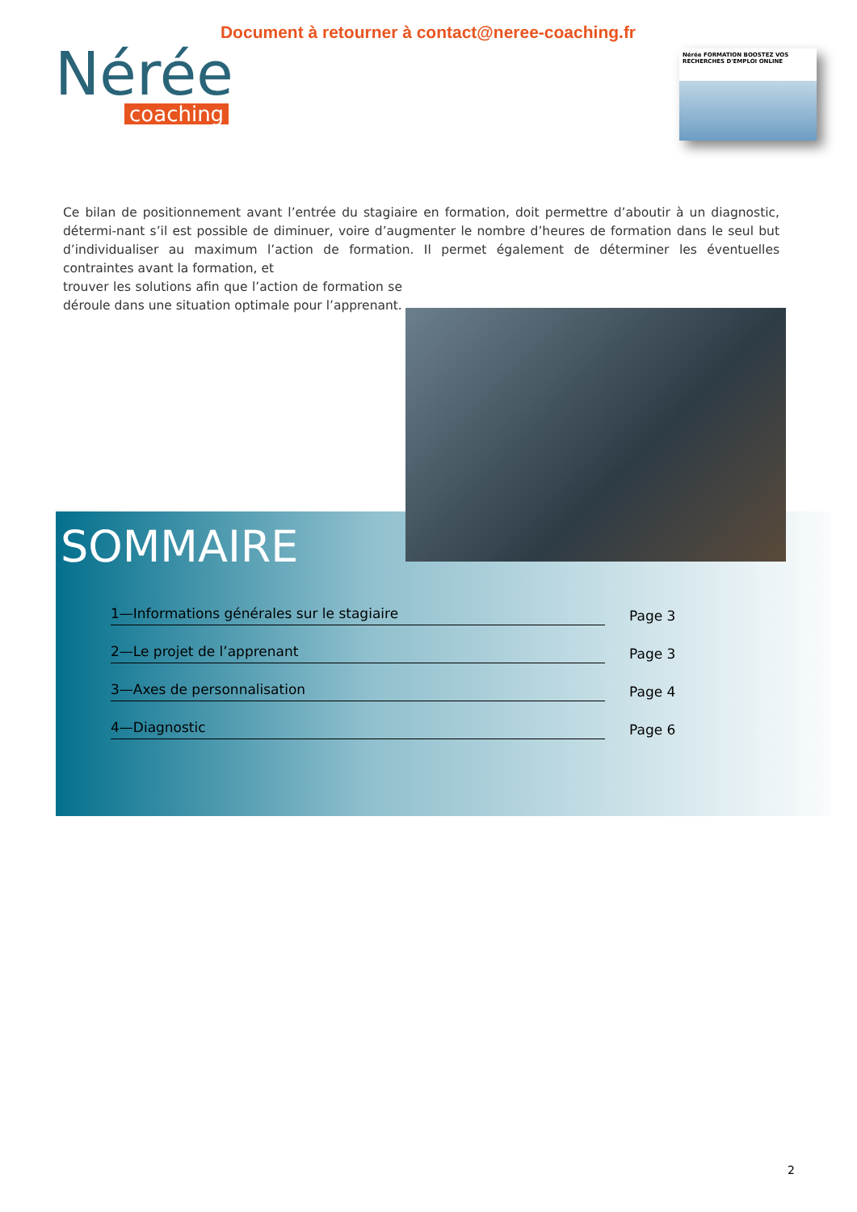Document à retourner à contact@neree-coaching.fr
Nérée
coaching
Nérée FORMATION BOOSTEZ VOS RECHERCHES D'EMPLOI ONLINE
Ce bilan de positionnement avant l’entrée du stagiaire en formation, doit permettre d’aboutir à un diagnostic, détermi-nant s’il est possible de diminuer, voire d’augmenter le nombre d’heures de formation dans le seul but d’individualiser au maximum l’action de formation. Il permet également de déterminer les éventuelles contraintes avant la formation, et
trouver les solutions afin que l’action de formation se déroule dans une situation optimale pour l’apprenant.
SOMMAIRE
1—Informations générales sur le stagiaire
Page 3
2—Le projet de l’apprenant
Page 3
3—Axes de personnalisation
Page 4
4—Diagnostic
Page 6
2